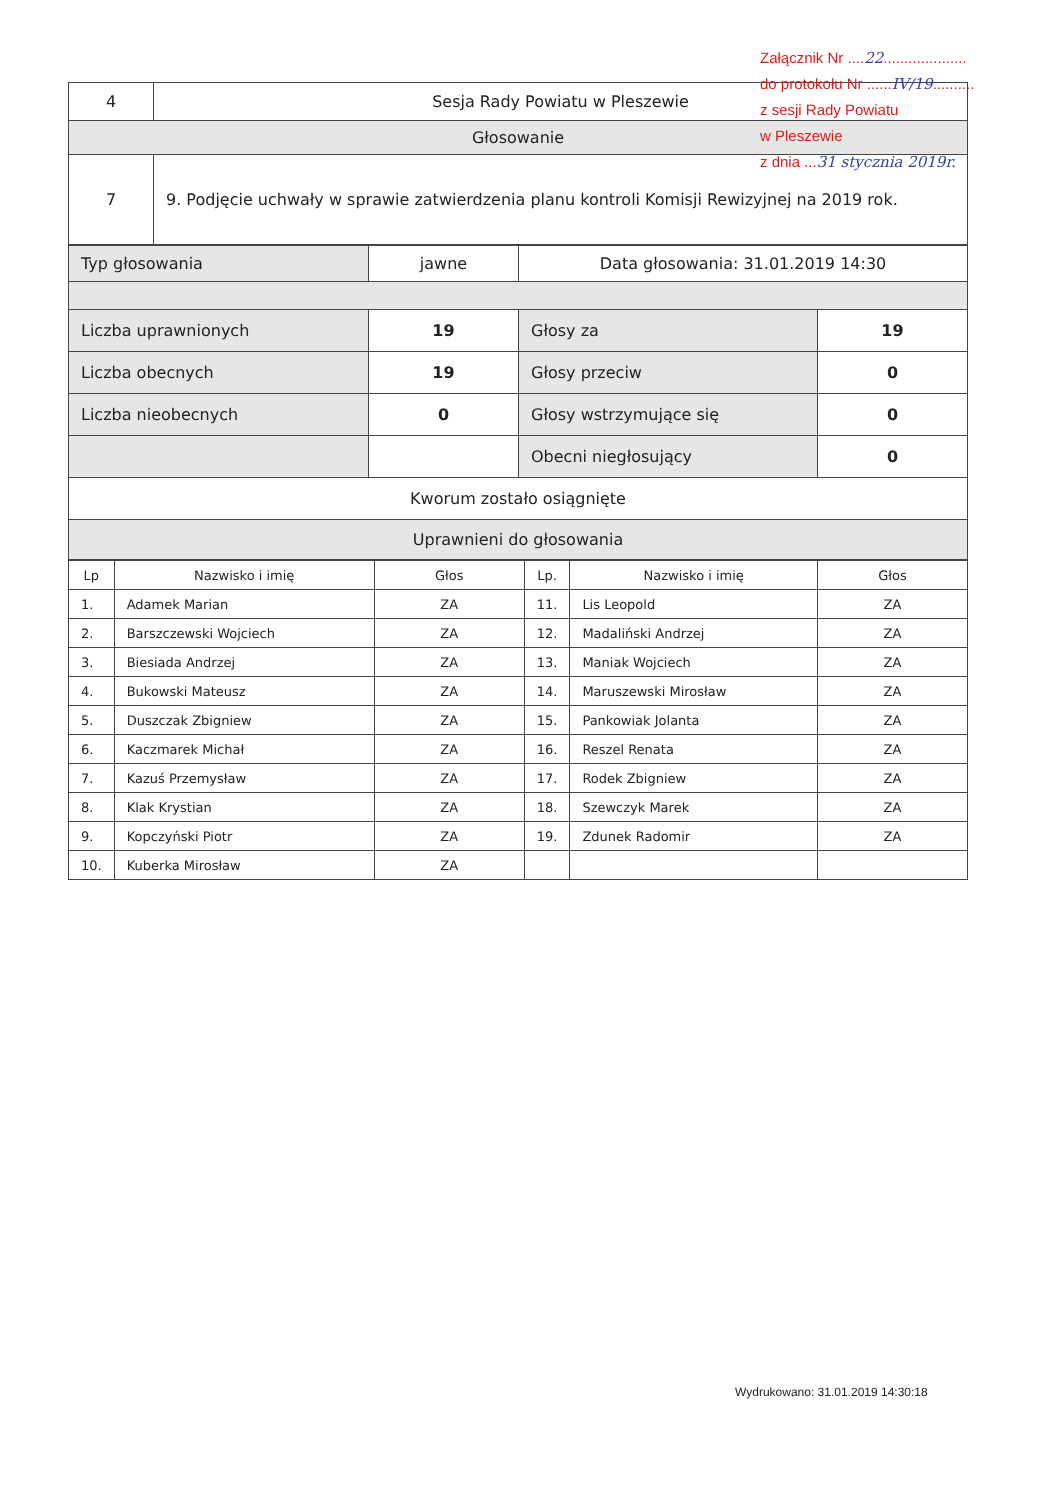Załącznik Nr ....22....................
do protokołu Nr ......IV/19..........
z sesji Rady Powiatu
w Pleszewie
z dnia ...31 stycznia 2019r.
| 4 | Sesja Rady Powiatu w Pleszewie |
| Głosowanie | |
| 7 | 9. Podjęcie uchwały w sprawie zatwierdzenia planu kontroli Komisji Rewizyjnej na 2019 rok. |
| Typ głosowania | jawne | Data głosowania: 31.01.2019 14:30 | |
| Liczba uprawnionych | 19 | Głosy za | 19 |
| Liczba obecnych | 19 | Głosy przeciw | 0 |
| Liczba nieobecnych | 0 | Głosy wstrzymujące się | 0 |
| | | Obecni niegłosujący | 0 |
| Kworum zostało osiągnięte | | | |
| Uprawnieni do głosowania | | | |
| Lp | Nazwisko i imię | Głos | Lp. | Nazwisko i imię | Głos |
| --- | --- | --- | --- | --- | --- |
| 1. | Adamek Marian | ZA | 11. | Lis Leopold | ZA |
| 2. | Barszczewski Wojciech | ZA | 12. | Madaliński Andrzej | ZA |
| 3. | Biesiada Andrzej | ZA | 13. | Maniak Wojciech | ZA |
| 4. | Bukowski Mateusz | ZA | 14. | Maruszewski Mirosław | ZA |
| 5. | Duszczak Zbigniew | ZA | 15. | Pankowiak Jolanta | ZA |
| 6. | Kaczmarek Michał | ZA | 16. | Reszel Renata | ZA |
| 7. | Kazuś Przemysław | ZA | 17. | Rodek Zbigniew | ZA |
| 8. | Klak Krystian | ZA | 18. | Szewczyk Marek | ZA |
| 9. | Kopczyński Piotr | ZA | 19. | Zdunek Radomir | ZA |
| 10. | Kuberka Mirosław | ZA | | | |
Wydrukowano: 31.01.2019 14:30:18